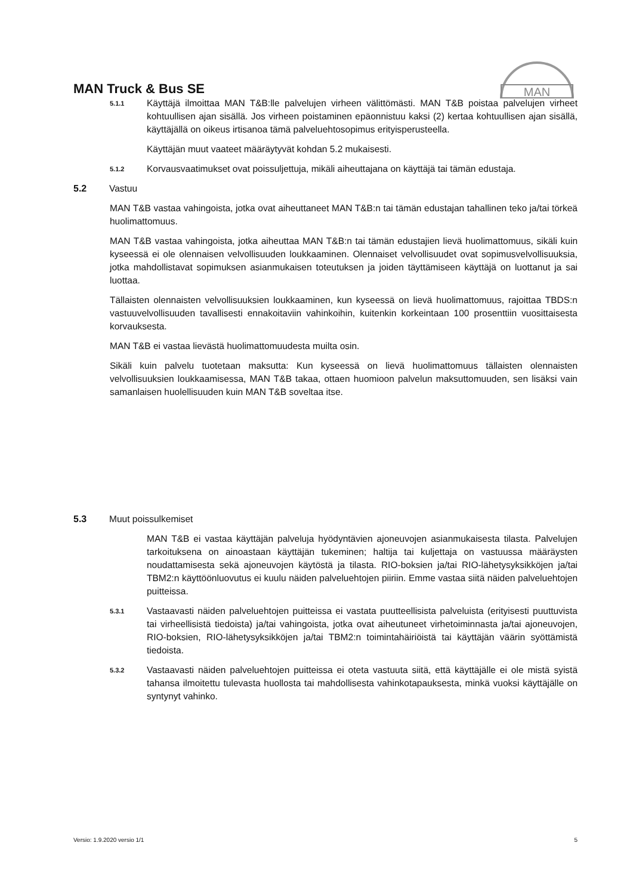MAN Truck & Bus SE
MAN
5.1.1
Käyttäjä ilmoittaa MAN T&B:lle palvelujen virheen välittömästi. MAN T&B poistaa palvelujen virheet kohtuullisen ajan sisällä. Jos virheen poistaminen epäonnistuu kaksi (2) kertaa kohtuullisen ajan sisällä, käyttäjällä on oikeus irtisanoa tämä palveluehtosopimus erityisperusteella.
Käyttäjän muut vaateet määräytyvät kohdan 5.2 mukaisesti.
5.1.2
Korvausvaatimukset ovat poissuljettuja, mikäli aiheuttajana on käyttäjä tai tämän edustaja.
5.2 Vastuu
MAN T&B vastaa vahingoista, jotka ovat aiheuttaneet MAN T&B:n tai tämän edustajan tahallinen teko ja/tai törkeä huolimattomuus.
MAN T&B vastaa vahingoista, jotka aiheuttaa MAN T&B:n tai tämän edustajien lievä huolimattomuus, sikäli kuin kyseessä ei ole olennaisen velvollisuuden loukkaaminen. Olennaiset velvollisuudet ovat sopimusvelvollisuuksia, jotka mahdollistavat sopimuksen asianmukaisen toteutuksen ja joiden täyttämiseen käyttäjä on luottanut ja sai luottaa.
Tällaisten olennaisten velvollisuuksien loukkaaminen, kun kyseessä on lievä huolimattomuus, rajoittaa TBDS:n vastuuvelvollisuuden tavallisesti ennakoitaviin vahinkoihin, kuitenkin korkeintaan 100 prosenttiin vuosittaisesta korvauksesta.
MAN T&B ei vastaa lievästä huolimattomuudesta muilta osin.
Sikäli kuin palvelu tuotetaan maksutta: Kun kyseessä on lievä huolimattomuus tällaisten olennaisten velvollisuuksien loukkaamisessa, MAN T&B takaa, ottaen huomioon palvelun maksuttomuuden, sen lisäksi vain samanlaisen huolellisuuden kuin MAN T&B soveltaa itse.
5.3 Muut poissulkemiset
MAN T&B ei vastaa käyttäjän palveluja hyödyntävien ajoneuvojen asianmukaisesta tilasta. Palvelujen tarkoituksena on ainoastaan käyttäjän tukeminen; haltija tai kuljettaja on vastuussa määräysten noudattamisesta sekä ajoneuvojen käytöstä ja tilasta. RIO-boksien ja/tai RIO-lähetysyksikköjen ja/tai TBM2:n käyttöönluovutus ei kuulu näiden palveluehtojen piiriin. Emme vastaa siitä näiden palveluehtojen puitteissa.
5.3.1
Vastaavasti näiden palveluehtojen puitteissa ei vastata puutteellisista palveluista (erityisesti puuttuvista tai virheellisistä tiedoista) ja/tai vahingoista, jotka ovat aiheutuneet virhetoiminnasta ja/tai ajoneuvojen, RIO-boksien, RIO-lähetysyksikköjen ja/tai TBM2:n toimintahäiriöistä tai käyttäjän väärin syöttämistä tiedoista.
5.3.2
Vastaavasti näiden palveluehtojen puitteissa ei oteta vastuuta siitä, että käyttäjälle ei ole mistä syistä tahansa ilmoitettu tulevasta huollosta tai mahdollisesta vahinkotapauksesta, minkä vuoksi käyttäjälle on syntynyt vahinko.
Versio: 1.9.2020 versio 1/1 5